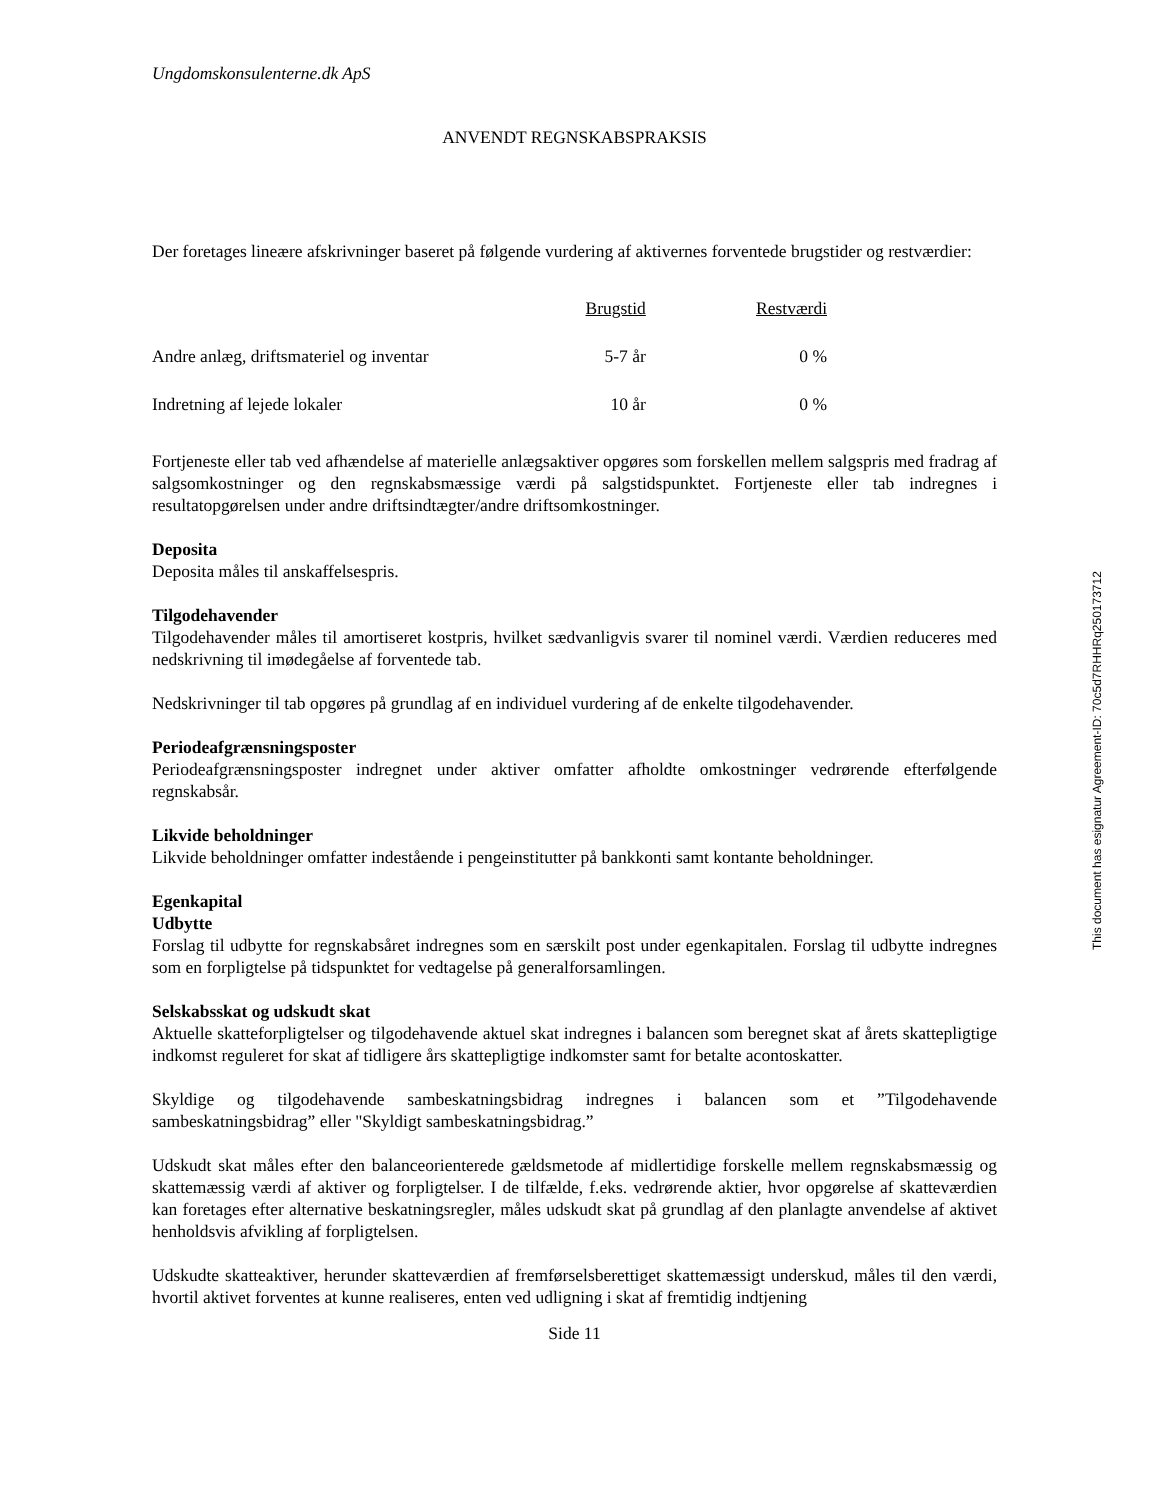Ungdomskonsulenterne.dk ApS
ANVENDT REGNSKABSPRAKSIS
Der foretages lineære afskrivninger baseret på følgende vurdering af aktivernes forventede brugstider og restværdier:
| | Brugstid | Restværdi |
| --- | --- | --- |
| Andre anlæg, driftsmateriel og inventar | 5-7 år | 0 % |
| Indretning af lejede lokaler | 10 år | 0 % |
Fortjeneste eller tab ved afhændelse af materielle anlægsaktiver opgøres som forskellen mellem salgspris med fradrag af salgsomkostninger og den regnskabsmæssige værdi på salgstidspunktet. Fortjeneste eller tab indregnes i resultatopgørelsen under andre driftsindtægter/andre driftsomkostninger.
Deposita
Deposita måles til anskaffelsespris.
Tilgodehavender
Tilgodehavender måles til amortiseret kostpris, hvilket sædvanligvis svarer til nominel værdi. Værdien reduceres med nedskrivning til imødegåelse af forventede tab.
Nedskrivninger til tab opgøres på grundlag af en individuel vurdering af de enkelte tilgodehavender.
Periodeafgrænsningsposter
Periodeafgrænsningsposter indregnet under aktiver omfatter afholdte omkostninger vedrørende efterfølgende regnskabsår.
Likvide beholdninger
Likvide beholdninger omfatter indestående i pengeinstitutter på bankkonti samt kontante beholdninger.
Egenkapital
Udbytte
Forslag til udbytte for regnskabsåret indregnes som en særskilt post under egenkapitalen. Forslag til udbytte indregnes som en forpligtelse på tidspunktet for vedtagelse på generalforsamlingen.
Selskabsskat og udskudt skat
Aktuelle skatteforpligtelser og tilgodehavende aktuel skat indregnes i balancen som beregnet skat af årets skattepligtige indkomst reguleret for skat af tidligere års skattepligtige indkomster samt for betalte acontoskatter.
Skyldige og tilgodehavende sambeskatningsbidrag indregnes i balancen som et ”Tilgodehavende sambeskatningsbidrag” eller "Skyldigt sambeskatningsbidrag.”
Udskudt skat måles efter den balanceorienterede gældsmetode af midlertidige forskelle mellem regnskabsmæssig og skattemæssig værdi af aktiver og forpligtelser. I de tilfælde, f.eks. vedrørende aktier, hvor opgørelse af skatteværdien kan foretages efter alternative beskatningsregler, måles udskudt skat på grundlag af den planlagte anvendelse af aktivet henholdsvis afvikling af forpligtelsen.
Udskudte skatteaktiver, herunder skatteværdien af fremførselsberettiget skattemæssigt underskud, måles til den værdi, hvortil aktivet forventes at kunne realiseres, enten ved udligning i skat af fremtidig indtjening
Side 11
This document has esignatur Agreement-ID: 70c5d7RHHRq250173712